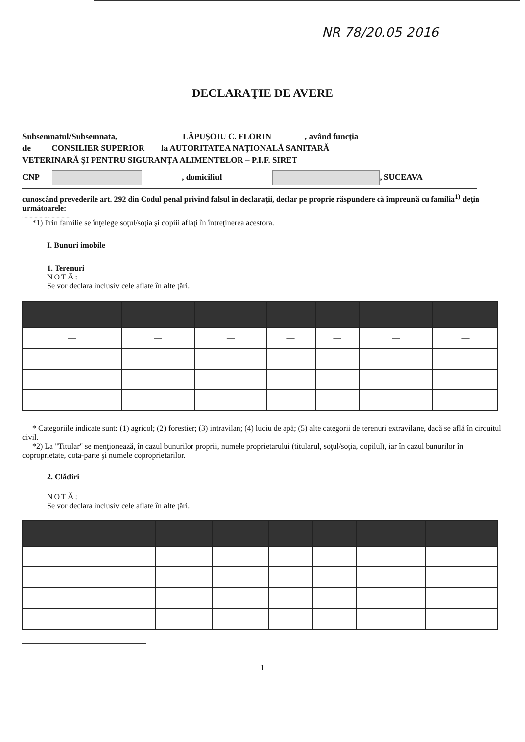NR 78/20.05 2016
DECLARAŢIE DE AVERE
Subsemnatul/Subsemnata, LĂPUŞOIU C. FLORIN , având funcţia
de CONSILIER SUPERIOR la AUTORITATEA NAŢIONALĂ SANITARĂ
VETERINARĂ ŞI PENTRU SIGURANŢA ALIMENTELOR – P.I.F. SIRET
CNP , domiciliul , SUCEAVA
cunoscând prevederile art. 292 din Codul penal privind falsul în declaraţii, declar pe propriе răspundere că împreună cu familia<sup>1)</sup> deţin următoarele:
.......................................
*1) Prin familie se înţelege soţul/soţia şi copiii aflaţi în întreţinerea acestora.
I. Bunuri imobile
1. Terenuri
NOTĂ:
Se vor declara inclusiv cele aflate în alte ţări.
| — | — | — | — | — | — | — |
* Categoriile indicate sunt: (1) agricol; (2) forestier; (3) intravilan; (4) luciu de apă; (5) alte categorii de terenuri extravilane, dacă se află în circuitul civil.
*2) La "Titular" se menţionează, în cazul bunurilor proprii, numele proprietarului (titularul, soţul/soţia, copilul), iar în cazul bunurilor în coproprietate, cota-parte şi numele coproprietarilor.
2. Clădiri
NOTĂ:
Se vor declara inclusiv cele aflate în alte ţări.
| — | — | — | — | — | — | — |
1